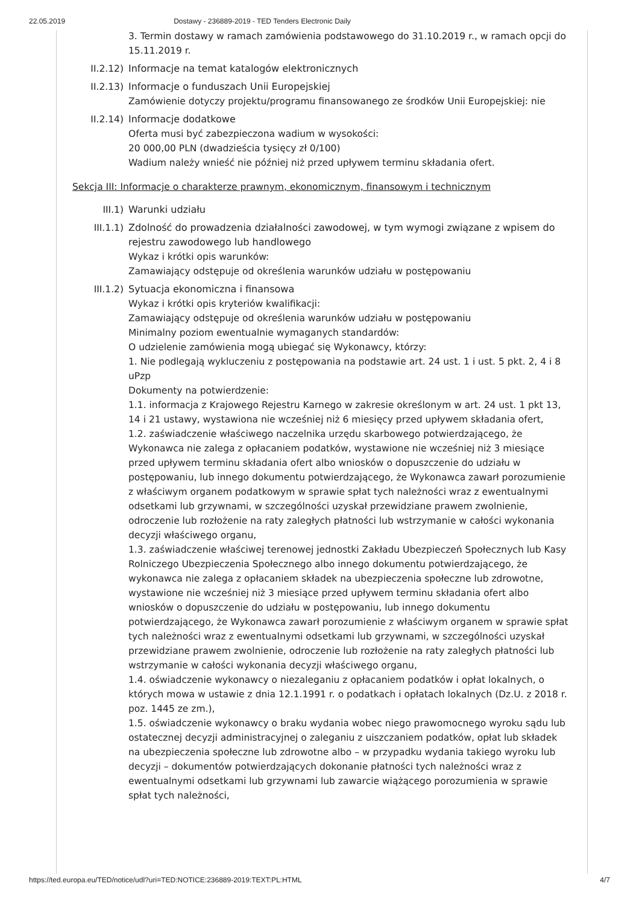22.05.2019 Dostawy - 236889-2019 - TED Tenders Electronic Daily
3. Termin dostawy w ramach zamówienia podstawowego do 31.10.2019 r., w ramach opcji do 15.11.2019 r.
II.2.12) Informacje na temat katalogów elektronicznych
II.2.13) Informacje o funduszach Unii Europejskiej
Zamówienie dotyczy projektu/programu finansowanego ze środków Unii Europejskiej: nie
II.2.14) Informacje dodatkowe
Oferta musi być zabezpieczona wadium w wysokości:
20 000,00 PLN (dwadzieścia tysięcy zł 0/100)
Wadium należy wnieść nie później niż przed upływem terminu składania ofert.
Sekcja III: Informacje o charakterze prawnym, ekonomicznym, finansowym i technicznym
III.1) Warunki udziału
III.1.1) Zdolność do prowadzenia działalności zawodowej, w tym wymogi związane z wpisem do rejestru zawodowego lub handlowego
Wykaz i krótki opis warunków:
Zamawiający odstępuje od określenia warunków udziału w postępowaniu
III.1.2) Sytuacja ekonomiczna i finansowa
Wykaz i krótki opis kryteriów kwalifikacji:
Zamawiający odstępuje od określenia warunków udziału w postępowaniu
Minimalny poziom ewentualnie wymaganych standardów:
O udzielenie zamówienia mogą ubiegać się Wykonawcy, którzy:
1. Nie podlegają wykluczeniu z postępowania na podstawie art. 24 ust. 1 i ust. 5 pkt. 2, 4 i 8 uPzp
Dokumenty na potwierdzenie:
1.1. informacja z Krajowego Rejestru Karnego w zakresie określonym w art. 24 ust. 1 pkt 13, 14 i 21 ustawy, wystawiona nie wcześniej niż 6 miesięcy przed upływem składania ofert,
1.2. zaświadczenie właściwego naczelnika urzędu skarbowego potwierdzającego, że Wykonawca nie zalega z opłacaniem podatków, wystawione nie wcześniej niż 3 miesiące przed upływem terminu składania ofert albo wniosków o dopuszczenie do udziału w postępowaniu, lub innego dokumentu potwierdzającego, że Wykonawca zawarł porozumienie z właściwym organem podatkowym w sprawie spłat tych należności wraz z ewentualnymi odsetkami lub grzywnami, w szczególności uzyskał przewidziane prawem zwolnienie, odroczenie lub rozłożenie na raty zaległych płatności lub wstrzymanie w całości wykonania decyzji właściwego organu,
1.3. zaświadczenie właściwej terenowej jednostki Zakładu Ubezpieczeń Społecznych lub Kasy Rolniczego Ubezpieczenia Społecznego albo innego dokumentu potwierdzającego, że wykonawca nie zalega z opłacaniem składek na ubezpieczenia społeczne lub zdrowotne, wystawione nie wcześniej niż 3 miesiące przed upływem terminu składania ofert albo wniosków o dopuszczenie do udziału w postępowaniu, lub innego dokumentu potwierdzającego, że Wykonawca zawarł porozumienie z właściwym organem w sprawie spłat tych należności wraz z ewentualnymi odsetkami lub grzywnami, w szczególności uzyskał przewidziane prawem zwolnienie, odroczenie lub rozłożenie na raty zaległych płatności lub wstrzymanie w całości wykonania decyzji właściwego organu,
1.4. oświadczenie wykonawcy o niezaleganiu z opłacaniem podatków i opłat lokalnych, o których mowa w ustawie z dnia 12.1.1991 r. o podatkach i opłatach lokalnych (Dz.U. z 2018 r. poz. 1445 ze zm.),
1.5. oświadczenie wykonawcy o braku wydania wobec niego prawomocnego wyroku sądu lub ostatecznej decyzji administracyjnej o zaleganiu z uiszczaniem podatków, opłat lub składek na ubezpieczenia społeczne lub zdrowotne albo – w przypadku wydania takiego wyroku lub decyzji – dokumentów potwierdzających dokonanie płatności tych należności wraz z ewentualnymi odsetkami lub grzywnami lub zawarcie wiążącego porozumienia w sprawie spłat tych należności,
https://ted.europa.eu/TED/notice/udl?uri=TED:NOTICE:236889-2019:TEXT:PL:HTML 4/7